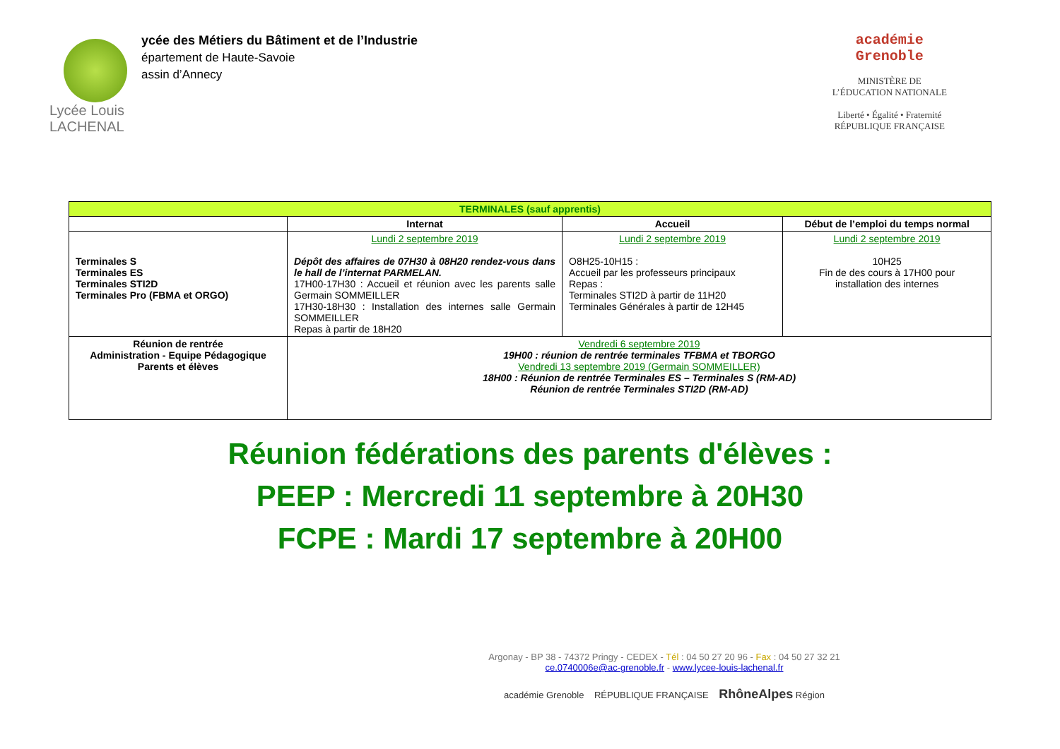Lycée Louis
LACHENAL
ycée des Métiers du Bâtiment et de l’Industrie
épartement de Haute-Savoie
assin d’Annecy
académie
Grenoble
MINISTÈRE DE
L’ÉDUCATION NATIONALE
Liberté • Égalité • Fraternité
RÉPUBLIQUE FRANÇAISE
| TERMINALES (sauf apprentis) | | | |
| --- | --- | --- | --- |
| | Internat | Accueil | Début de l’emploi du temps normal |
| Terminales S Terminales ES Terminales STI2D Terminales Pro (FBMA et ORGO) | Lundi 2 septembre 2019 Dépôt des affaires de 07H30 à 08H20 rendez-vous dans le hall de l’internat PARMELAN. 17H00-17H30 : Accueil et réunion avec les parents salle Germain SOMMEILLER 17H30-18H30 : Installation des internes salle Germain SOMMEILLER Repas à partir de 18H20 | Lundi 2 septembre 2019 O8H25-10H15 : Accueil par les professeurs principaux Repas : Terminales STI2D à partir de 11H20 Terminales Générales à partir de 12H45 | Lundi 2 septembre 2019 10H25 Fin de des cours à 17H00 pour installation des internes |
| Réunion de rentrée Administration - Equipe Pédagogique Parents et élèves | Vendredi 6 septembre 2019 19H00 : réunion de rentrée terminales TFBMA et TBORGO Vendredi 13 septembre 2019 (Germain SOMMEILLER) 18H00 : Réunion de rentrée Terminales ES – Terminales S (RM-AD) Réunion de rentrée Terminales STI2D (RM-AD) | | |
Réunion fédérations des parents d'élèves :
PEEP : Mercredi 11 septembre à 20H30
FCPE : Mardi 17 septembre à 20H00
Argonay - BP 38 - 74372 Pringy - CEDEX - Tél : 04 50 27 20 96 - Fax : 04 50 27 32 21
ce.0740006e@ac-grenoble.fr - www.lycee-louis-lachenal.fr
académie Grenoble RÉPUBLIQUE FRANÇAISE RhôneAlpes Région